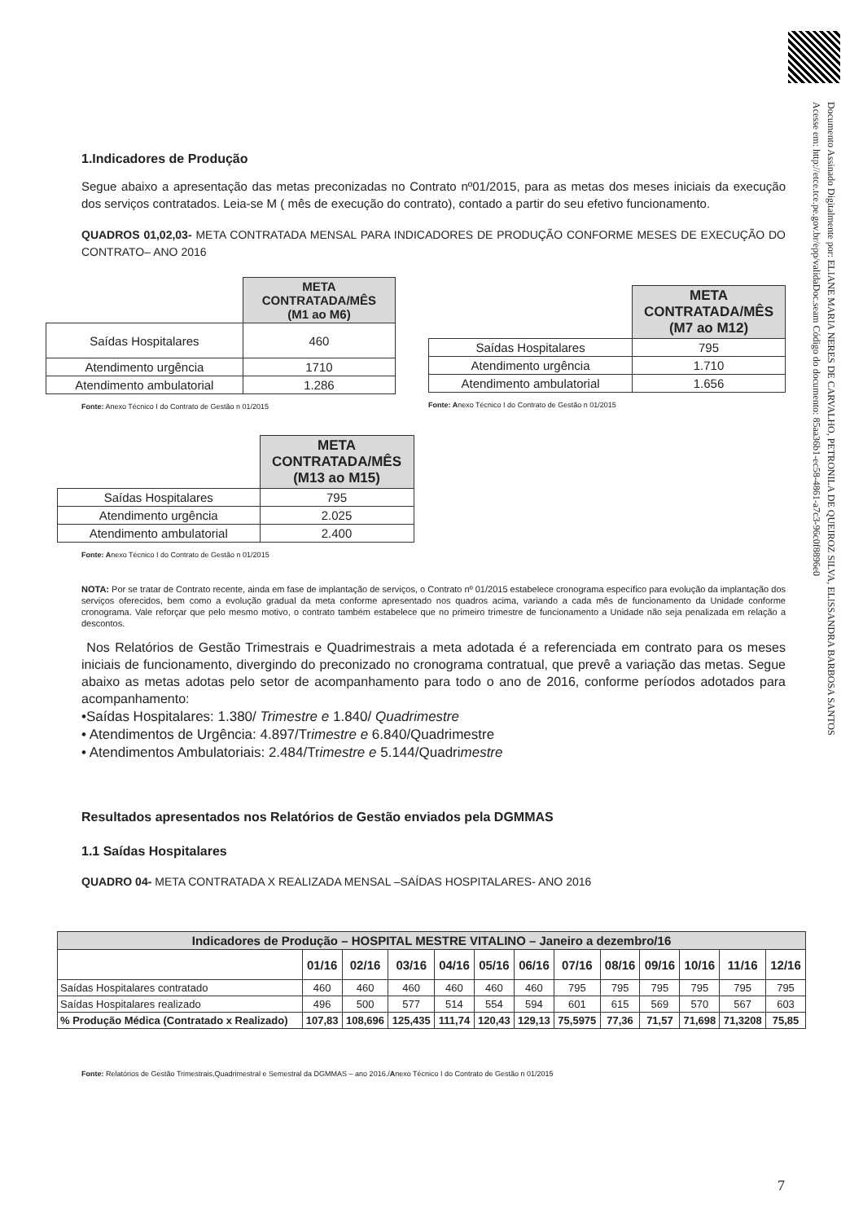Documento Assinado Digitalmente por: ELIANE MARIA NERES DE CARVALHO, PETRONILA DE QUEIROZ SILVA, ELISSANDRA BARBOSA SANTOS
Acesse em: http://etce.tce.pe.gov.br/epp/validaDoc.seam Código do documento: 85aa36b1-ec58-4861-a7c3-96c0f8896e0
1.Indicadores de Produção
Segue abaixo a apresentação das metas preconizadas no Contrato nº01/2015, para as metas dos meses iniciais da execução dos serviços contratados. Leia-se M ( mês de execução do contrato), contado a partir do seu efetivo funcionamento.
QUADROS 01,02,03- META CONTRATADA MENSAL PARA INDICADORES DE PRODUÇÃO CONFORME MESES DE EXECUÇÃO DO CONTRATO– ANO 2016
| | META CONTRATADA/MÊS (M1 ao M6) |
| Saídas Hospitalares | 460 |
| Atendimento urgência | 1710 |
| Atendimento ambulatorial | 1.286 |
Fonte: Anexo Técnico I do Contrato de Gestão n 01/2015
| | META CONTRATADA/MÊS (M7 ao M12) |
| Saídas Hospitalares | 795 |
| Atendimento urgência | 1.710 |
| Atendimento ambulatorial | 1.656 |
Fonte: Anexo Técnico I do Contrato de Gestão n 01/2015
| | META CONTRATADA/MÊS (M13 ao M15) |
| Saídas Hospitalares | 795 |
| Atendimento urgência | 2.025 |
| Atendimento ambulatorial | 2.400 |
Fonte: Anexo Técnico I do Contrato de Gestão n 01/2015
NOTA: Por se tratar de Contrato recente, ainda em fase de implantação de serviços, o Contrato nº 01/2015 estabelece cronograma específico para evolução da implantação dos serviços oferecidos, bem como a evolução gradual da meta conforme apresentado nos quadros acima, variando a cada mês de funcionamento da Unidade conforme cronograma. Vale reforçar que pelo mesmo motivo, o contrato também estabelece que no primeiro trimestre de funcionamento a Unidade não seja penalizada em relação a descontos.
Nos Relatórios de Gestão Trimestrais e Quadrimestrais a meta adotada é a referenciada em contrato para os meses iniciais de funcionamento, divergindo do preconizado no cronograma contratual, que prevê a variação das metas. Segue abaixo as metas adotas pelo setor de acompanhamento para todo o ano de 2016, conforme períodos adotados para acompanhamento:
•Saídas Hospitalares: 1.380/ Trimestre e 1.840/ Quadrimestre
• Atendimentos de Urgência: 4.897/Trimestre e 6.840/Quadrimestre
• Atendimentos Ambulatoriais: 2.484/Trimestre e 5.144/Quadrimestre
Resultados apresentados nos Relatórios de Gestão enviados pela DGMMAS
1.1 Saídas Hospitalares
QUADRO 04- META CONTRATADA X REALIZADA MENSAL –SAÍDAS HOSPITALARES- ANO 2016
| Indicadores de Produção – HOSPITAL MESTRE VITALINO – Janeiro a dezembro/16 | | | | | | | | | | | | |
| --- | --- | --- | --- | --- | --- | --- | --- | --- | --- | --- | --- | --- |
| | 01/16 | 02/16 | 03/16 | 04/16 | 05/16 | 06/16 | 07/16 | 08/16 | 09/16 | 10/16 | 11/16 | 12/16 |
| Saídas Hospitalares contratado | 460 | 460 | 460 | 460 | 460 | 460 | 795 | 795 | 795 | 795 | 795 | 795 |
| Saídas Hospitalares realizado | 496 | 500 | 577 | 514 | 554 | 594 | 601 | 615 | 569 | 570 | 567 | 603 |
| % Produção Médica (Contratado x Realizado) | 107,83 | 108,696 | 125,435 | 111,74 | 120,43 | 129,13 | 75,5975 | 77,36 | 71,57 | 71,698 | 71,3208 | 75,85 |
Fonte: Relatórios de Gestão Trimestrais,Quadrimestral e Semestral da DGMMAS – ano 2016./Anexo Técnico I do Contrato de Gestão n 01/2015
7